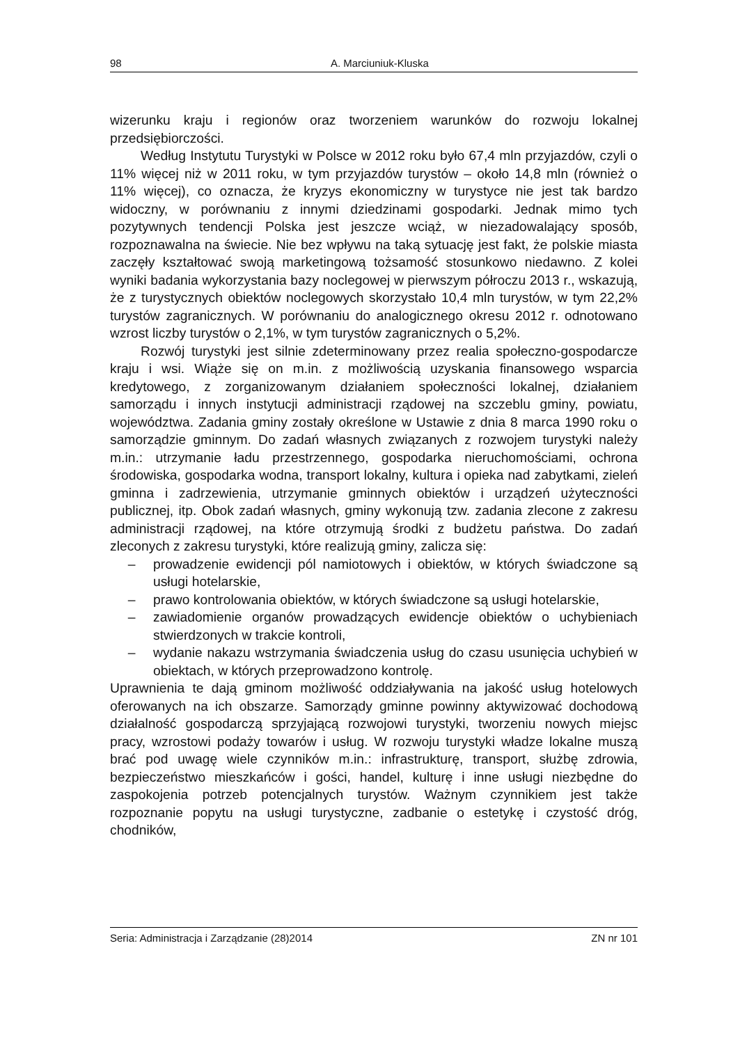98 A. Marciuniuk-Kluska
wizerunku kraju i regionów oraz tworzeniem warunków do rozwoju lokalnej przedsiębiorczości.
Według Instytutu Turystyki w Polsce w 2012 roku było 67,4 mln przyjazdów, czyli o 11% więcej niż w 2011 roku, w tym przyjazdów turystów – około 14,8 mln (również o 11% więcej), co oznacza, że kryzys ekonomiczny w turystyce nie jest tak bardzo widoczny, w porównaniu z innymi dziedzinami gospodarki. Jednak mimo tych pozytywnych tendencji Polska jest jeszcze wciąż, w niezadowalający sposób, rozpoznawalna na świecie. Nie bez wpływu na taką sytuację jest fakt, że polskie miasta zaczęły kształtować swoją marketingową tożsamość stosunkowo niedawno. Z kolei wyniki badania wykorzystania bazy noclegowej w pierwszym półroczu 2013 r., wskazują, że z turystycznych obiektów noclegowych skorzystało 10,4 mln turystów, w tym 22,2% turystów zagranicznych. W porównaniu do analogicznego okresu 2012 r. odnotowano wzrost liczby turystów o 2,1%, w tym turystów zagranicznych o 5,2%.
Rozwój turystyki jest silnie zdeterminowany przez realia społeczno-gospodarcze kraju i wsi. Wiąże się on m.in. z możliwością uzyskania finansowego wsparcia kredytowego, z zorganizowanym działaniem społeczności lokalnej, działaniem samorządu i innych instytucji administracji rządowej na szczeblu gminy, powiatu, województwa. Zadania gminy zostały określone w Ustawie z dnia 8 marca 1990 roku o samorządzie gminnym. Do zadań własnych związanych z rozwojem turystyki należy m.in.: utrzymanie ładu przestrzennego, gospodarka nieruchomościami, ochrona środowiska, gospodarka wodna, transport lokalny, kultura i opieka nad zabytkami, zieleń gminna i zadrzewienia, utrzymanie gminnych obiektów i urządzeń użyteczności publicznej, itp. Obok zadań własnych, gminy wykonują tzw. zadania zlecone z zakresu administracji rządowej, na które otrzymują środki z budżetu państwa. Do zadań zleconych z zakresu turystyki, które realizują gminy, zalicza się:
– prowadzenie ewidencji pól namiotowych i obiektów, w których świadczone są usługi hotelarskie,
– prawo kontrolowania obiektów, w których świadczone są usługi hotelarskie,
– zawiadomienie organów prowadzących ewidencje obiektów o uchybieniach stwierdzonych w trakcie kontroli,
– wydanie nakazu wstrzymania świadczenia usług do czasu usunięcia uchybień w obiektach, w których przeprowadzono kontrolę.
Uprawnienia te dają gminom możliwość oddziaływania na jakość usług hotelowych oferowanych na ich obszarze. Samorządy gminne powinny aktywizować dochodową działalność gospodarczą sprzyjającą rozwojowi turystyki, tworzeniu nowych miejsc pracy, wzrostowi podaży towarów i usług. W rozwoju turystyki władze lokalne muszą brać pod uwagę wiele czynników m.in.: infrastrukturę, transport, służbę zdrowia, bezpieczeństwo mieszkańców i gości, handel, kulturę i inne usługi niezbędne do zaspokojenia potrzeb potencjalnych turystów. Ważnym czynnikiem jest także rozpoznanie popytu na usługi turystyczne, zadbanie o estetykę i czystość dróg, chodników,
Seria: Administracja i Zarządzanie (28)2014 ZN nr 101